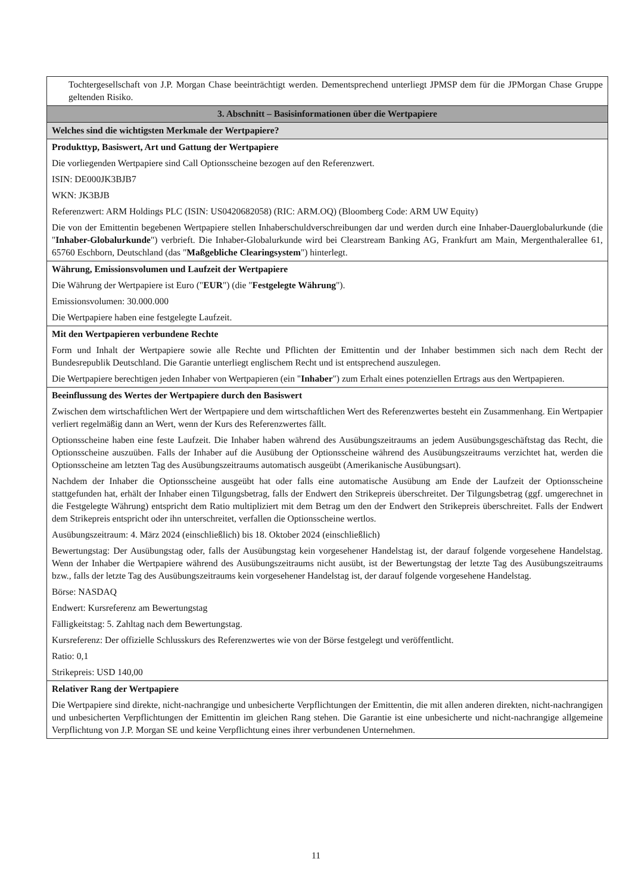| Tochtergesellschaft von J.P. Morgan Chase beeinträchtigt werden. Dementsprechend unterliegt JPMSP dem für die JPMorgan Chase Gruppe geltenden Risiko. |
| 3. Abschnitt – Basisinformationen über die Wertpapiere |
| Welches sind die wichtigsten Merkmale der Wertpapiere? |
| Produkttyp, Basiswert, Art und Gattung der Wertpapiere Die vorliegenden Wertpapiere sind Call Optionsscheine bezogen auf den Referenzwert. ISIN: DE000JK3BJB7 WKN: JK3BJB Referenzwert: ARM Holdings PLC (ISIN: US0420682058) (RIC: ARM.OQ) (Bloomberg Code: ARM UW Equity) Die von der Emittentin begebenen Wertpapiere stellen Inhaberschuldverschreibungen dar und werden durch eine Inhaber-Dauerglobalurkunde (die " Inhaber-Globalurkunde ") verbrieft. Die Inhaber-Globalurkunde wird bei Clearstream Banking AG, Frankfurt am Main, Mergenthalerallee 61, 65760 Eschborn, Deutschland (das " Maßgebliche Clearingsystem ") hinterlegt. |
| Währung, Emissionsvolumen und Laufzeit der Wertpapiere Die Währung der Wertpapiere ist Euro (" EUR ") (die " Festgelegte Währung "). Emissionsvolumen: 30.000.000 Die Wertpapiere haben eine festgelegte Laufzeit. |
| Mit den Wertpapieren verbundene Rechte Form und Inhalt der Wertpapiere sowie alle Rechte und Pflichten der Emittentin und der Inhaber bestimmen sich nach dem Recht der Bundesrepublik Deutschland. Die Garantie unterliegt englischem Recht und ist entsprechend auszulegen. Die Wertpapiere berechtigen jeden Inhaber von Wertpapieren (ein " Inhaber ") zum Erhalt eines potenziellen Ertrags aus den Wertpapieren. |
| Beeinflussung des Wertes der Wertpapiere durch den Basiswert Zwischen dem wirtschaftlichen Wert der Wertpapiere und dem wirtschaftlichen Wert des Referenzwertes besteht ein Zusammenhang. Ein Wertpapier verliert regelmäßig dann an Wert, wenn der Kurs des Referenzwertes fällt. Optionsscheine haben eine feste Laufzeit. Die Inhaber haben während des Ausübungszeitraums an jedem Ausübungsgeschäftstag das Recht, die Optionsscheine auszuüben. Falls der Inhaber auf die Ausübung der Optionsscheine während des Ausübungszeitraums verzichtet hat, werden die Optionsscheine am letzten Tag des Ausübungszeitraums automatisch ausgeübt (Amerikanische Ausübungsart). Nachdem der Inhaber die Optionsscheine ausgeübt hat oder falls eine automatische Ausübung am Ende der Laufzeit der Optionsscheine stattgefunden hat, erhält der Inhaber einen Tilgungsbetrag, falls der Endwert den Strikepreis überschreitet. Der Tilgungsbetrag (ggf. umgerechnet in die Festgelegte Währung) entspricht dem Ratio multipliziert mit dem Betrag um den der Endwert den Strikepreis überschreitet. Falls der Endwert dem Strikepreis entspricht oder ihn unterschreitet, verfallen die Optionsscheine wertlos. Ausübungszeitraum: 4. März 2024 (einschließlich) bis 18. Oktober 2024 (einschließlich) Bewertungstag: Der Ausübungstag oder, falls der Ausübungstag kein vorgesehener Handelstag ist, der darauf folgende vorgesehene Handelstag. Wenn der Inhaber die Wertpapiere während des Ausübungszeitraums nicht ausübt, ist der Bewertungstag der letzte Tag des Ausübungszeitraums bzw., falls der letzte Tag des Ausübungszeitraums kein vorgesehener Handelstag ist, der darauf folgende vorgesehene Handelstag. Börse: NASDAQ Endwert: Kursreferenz am Bewertungstag Fälligkeitstag: 5. Zahltag nach dem Bewertungstag. Kursreferenz: Der offizielle Schlusskurs des Referenzwertes wie von der Börse festgelegt und veröffentlicht. Ratio: 0,1 Strikepreis: USD 140,00 |
| Relativer Rang der Wertpapiere Die Wertpapiere sind direkte, nicht-nachrangige und unbesicherte Verpflichtungen der Emittentin, die mit allen anderen direkten, nicht-nachrangigen und unbesicherten Verpflichtungen der Emittentin im gleichen Rang stehen. Die Garantie ist eine unbesicherte und nicht-nachrangige allgemeine Verpflichtung von J.P. Morgan SE und keine Verpflichtung eines ihrer verbundenen Unternehmen. |
11